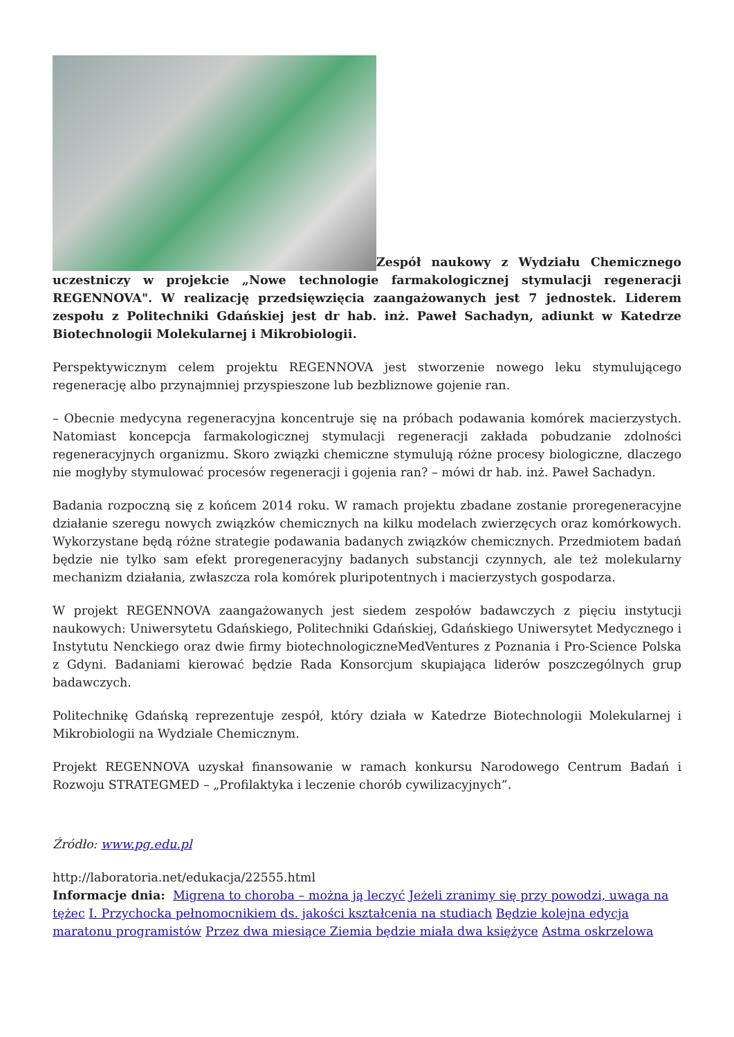Zespół naukowy z Wydziału Chemicznego uczestniczy w projekcie „Nowe technologie farmakologicznej stymulacji regeneracji REGENNOVA". W realizację przedsięwzięcia zaangażowanych jest 7 jednostek. Liderem zespołu z Politechniki Gdańskiej jest dr hab. inż. Paweł Sachadyn, adiunkt w Katedrze Biotechnologii Molekularnej i Mikrobiologii.
Perspektywicznym celem projektu REGENNOVA jest stworzenie nowego leku stymulującego regenerację albo przynajmniej przyspieszone lub bezbliznowe gojenie ran.
– Obecnie medycyna regeneracyjna koncentruje się na próbach podawania komórek macierzystych. Natomiast koncepcja farmakologicznej stymulacji regeneracji zakłada pobudzanie zdolności regeneracyjnych organizmu. Skoro związki chemiczne stymulują różne procesy biologiczne, dlaczego nie mogłyby stymulować procesów regeneracji i gojenia ran? – mówi dr hab. inż. Paweł Sachadyn.
Badania rozpoczną się z końcem 2014 roku. W ramach projektu zbadane zostanie proregeneracyjne działanie szeregu nowych związków chemicznych na kilku modelach zwierzęcych oraz komórkowych. Wykorzystane będą różne strategie podawania badanych związków chemicznych. Przedmiotem badań będzie nie tylko sam efekt proregeneracyjny badanych substancji czynnych, ale też molekularny mechanizm działania, zwłaszcza rola komórek pluripotentnych i macierzystych gospodarza.
W projekt REGENNOVA zaangażowanych jest siedem zespołów badawczych z pięciu instytucji naukowych: Uniwersytetu Gdańskiego, Politechniki Gdańskiej, Gdańskiego Uniwersytet Medycznego i Instytutu Nenckiego oraz dwie firmy biotechnologiczneMedVentures z Poznania i Pro-Science Polska z Gdyni. Badaniami kierować będzie Rada Konsorcjum skupiająca liderów poszczególnych grup badawczych.
Politechnikę Gdańską reprezentuje zespół, który działa w Katedrze Biotechnologii Molekularnej i Mikrobiologii na Wydziale Chemicznym.
Projekt REGENNOVA uzyskał finansowanie w ramach konkursu Narodowego Centrum Badań i Rozwoju STRATEGMED – „Profilaktyka i leczenie chorób cywilizacyjnych”.
Źródło: www.pg.edu.pl
http://laboratoria.net/edukacja/22555.html
Informacje dnia: Migrena to choroba – można ją leczyć Jeżeli zranimy się przy powodzi, uwaga na tężec I. Przychocka pełnomocnikiem ds. jakości kształcenia na studiach Będzie kolejna edycja maratonu programistów Przez dwa miesiące Ziemia będzie miała dwa księżyce Astma oskrzelowa